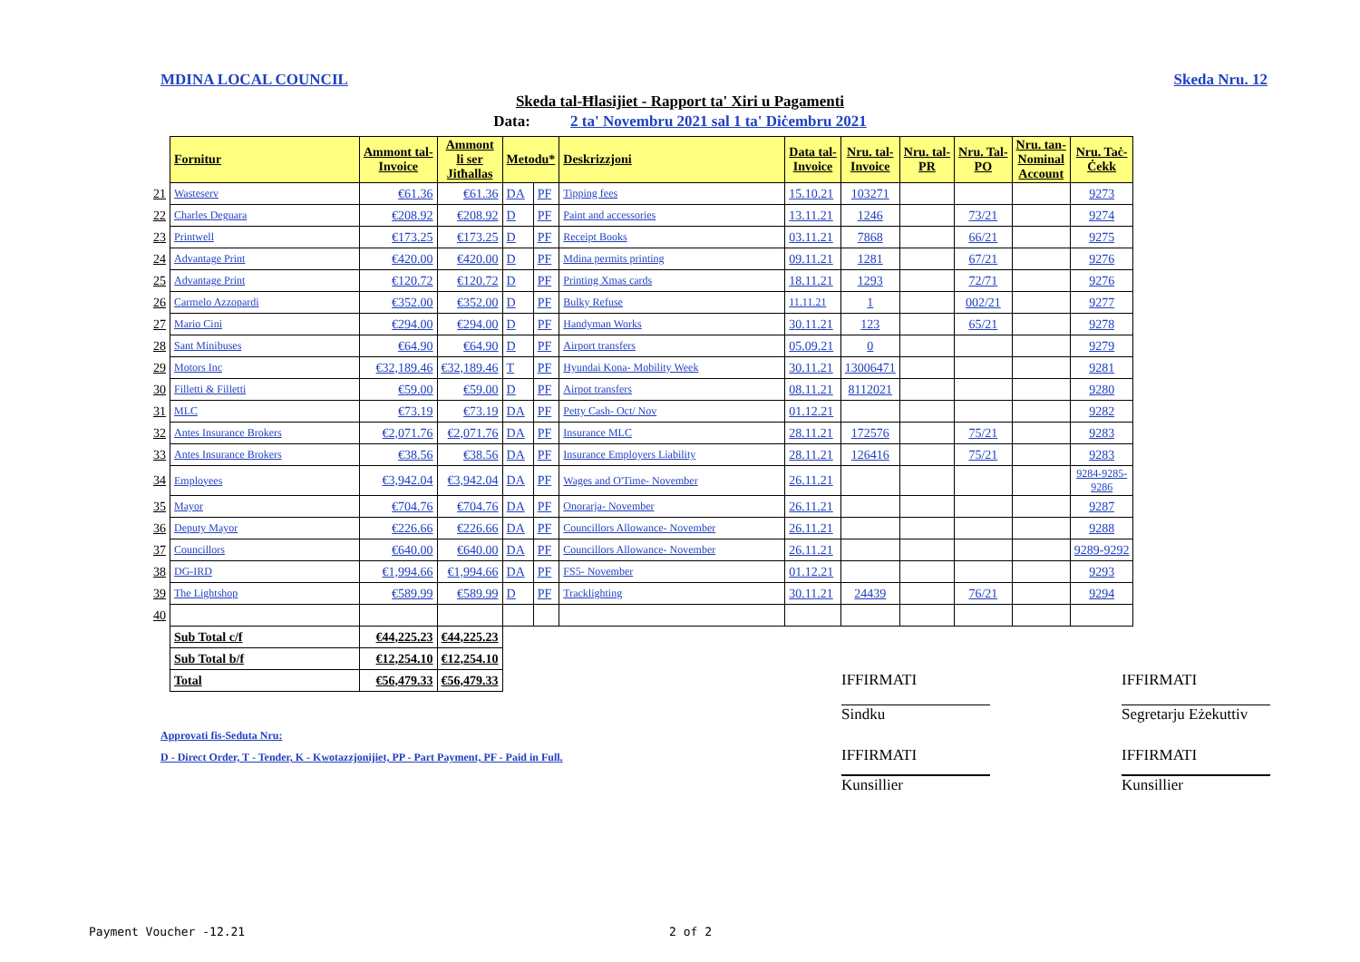MDINA LOCAL COUNCIL Skeda Nru. 12
Skeda tal-Ħlasijiet - Rapport ta' Xiri u Pagamenti
Data: 2 ta' Novembru 2021 sal 1 ta' Diċembru 2021
| | Fornitur | Ammont tal- Invoice | Ammont li ser Jitħallas | Metodu* | | Deskrizzjoni | Data tal- Invoice | Nru. tal- Invoice | Nru. tal- PR | Nru. Tal- PO | Nru. tan- Nominal Account | Nru. Taċ- Ċekk |
| --- | --- | --- | --- | --- | --- | --- | --- | --- | --- | --- | --- | --- |
| 21 | Wasteserv | €61.36 | €61.36 | DA | PF | Tipping fees | 15.10.21 | 103271 | | | | 9273 |
| 22 | Charles Deguara | €208.92 | €208.92 | D | PF | Paint and accessories | 13.11.21 | 1246 | | 73/21 | | 9274 |
| 23 | Printwell | €173.25 | €173.25 | D | PF | Receipt Books | 03.11.21 | 7868 | | 66/21 | | 9275 |
| 24 | Advantage Print | €420.00 | €420.00 | D | PF | Mdina permits printing | 09.11.21 | 1281 | | 67/21 | | 9276 |
| 25 | Advantage Print | €120.72 | €120.72 | D | PF | Printing Xmas cards | 18.11.21 | 1293 | | 72/71 | | 9276 |
| 26 | Carmelo Azzopardi | €352.00 | €352.00 | D | PF | Bulky Refuse | 11.11.21 | 1 | | 002/21 | | 9277 |
| 27 | Mario Cini | €294.00 | €294.00 | D | PF | Handyman Works | 30.11.21 | 123 | | 65/21 | | 9278 |
| 28 | Sant Minibuses | €64.90 | €64.90 | D | PF | Airport transfers | 05.09.21 | 0 | | | | 9279 |
| 29 | Motors Inc | €32,189.46 | €32,189.46 | T | PF | Hyundai Kona- Mobility Week | 30.11.21 | 13006471 | | | | 9281 |
| 30 | Filletti & Filletti | €59.00 | €59.00 | D | PF | Airpot transfers | 08.11.21 | 8112021 | | | | 9280 |
| 31 | MLC | €73.19 | €73.19 | DA | PF | Petty Cash- Oct/ Nov | 01.12.21 | | | | | 9282 |
| 32 | Antes Insurance Brokers | €2,071.76 | €2,071.76 | DA | PF | Insurance MLC | 28.11.21 | 172576 | | 75/21 | | 9283 |
| 33 | Antes Insurance Brokers | €38.56 | €38.56 | DA | PF | Insurance Employers Liability | 28.11.21 | 126416 | | 75/21 | | 9283 |
| 34 | Employees | €3,942.04 | €3,942.04 | DA | PF | Wages and O'Time- November | 26.11.21 | | | | | 9284-9285- 9286 |
| 35 | Mayor | €704.76 | €704.76 | DA | PF | Onorarja- November | 26.11.21 | | | | | 9287 |
| 36 | Deputy Mayor | €226.66 | €226.66 | DA | PF | Councillors Allowance- November | 26.11.21 | | | | | 9288 |
| 37 | Councillors | €640.00 | €640.00 | DA | PF | Councillors Allowance- November | 26.11.21 | | | | | 9289-9292 |
| 38 | DG-IRD | €1,994.66 | €1,994.66 | DA | PF | FS5- November | 01.12.21 | | | | | 9293 |
| 39 | The Lightshop | €589.99 | €589.99 | D | PF | Tracklighting | 30.11.21 | 24439 | | 76/21 | | 9294 |
| 40 | | | | | | | | | | | | |
| | Sub Total c/f | €44,225.23 | €44,225.23 | | | | | | | | | |
| | Sub Total b/f | €12,254.10 | €12,254.10 | | | | | | | | | |
| | Total | €56,479.33 | €56,479.33 | | | | | | | | | |
IFFIRMATI IFFIRMATI
Sindku
Segretarju Eżekuttiv
Approvati fis-Seduta Nru:
D - Direct Order, T - Tender, K - Kwotazzjonijiet, PP - Part Payment, PF - Paid in Full.
IFFIRMATI IFFIRMATI
Kunsillier Kunsillier
Payment Voucher -12.21 2 of 2